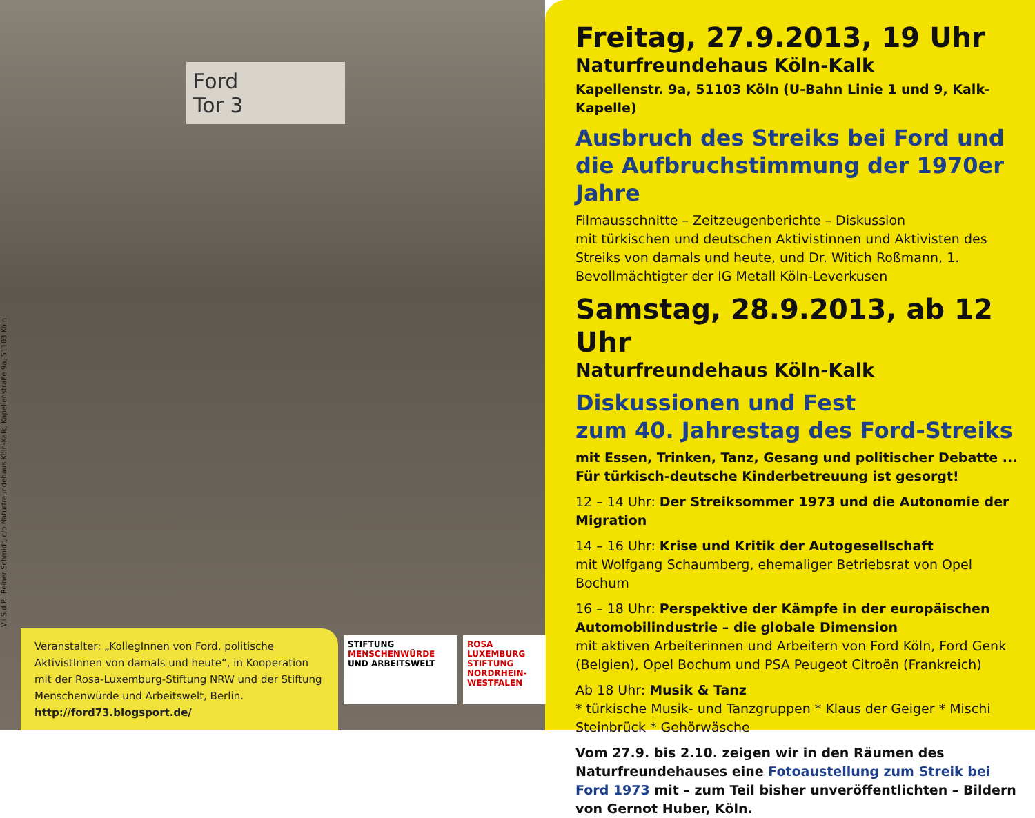V.i.S.d.P.: Reiner Schmidt, c/o Naturfreundehaus Köln-Kalk, Kapellenstraße 9a, 51103 Köln
Ford
Tor 3
Veranstalter: „KollegInnen von Ford, politische AktivistInnen von damals und heute“, in Kooperation mit der Rosa-Luxemburg-Stiftung NRW und der Stiftung Menschenwürde und Arbeitswelt, Berlin.
http://ford73.blogsport.de/
STIFTUNG
MENSCHENWÜRDE
UND ARBEITSWELT
ROSA LUXEMBURG STIFTUNG NORDRHEIN-WESTFALEN
Freitag, 27.9.2013, 19 Uhr
Naturfreundehaus Köln-Kalk
Kapellenstr. 9a, 51103 Köln (U-Bahn Linie 1 und 9, Kalk-Kapelle)
Ausbruch des Streiks bei Ford und die Aufbruchstimmung der 1970er Jahre
Filmausschnitte – Zeitzeugenberichte – Diskussion
mit türkischen und deutschen Aktivistinnen und Aktivisten des Streiks von damals und heute, und Dr. Witich Roßmann, 1. Bevollmächtigter der IG Metall Köln-Leverkusen
Samstag, 28.9.2013, ab 12 Uhr
Naturfreundehaus Köln-Kalk
Diskussionen und Fest
zum 40. Jahrestag des Ford-Streiks
mit Essen, Trinken, Tanz, Gesang und politischer Debatte ...
Für türkisch-deutsche Kinderbetreuung ist gesorgt!
12 – 14 Uhr: Der Streiksommer 1973 und die Autonomie der Migration
14 – 16 Uhr: Krise und Kritik der Autogesellschaft
mit Wolfgang Schaumberg, ehemaliger Betriebsrat von Opel Bochum
16 – 18 Uhr: Perspektive der Kämpfe in der europäischen Automobilindustrie – die globale Dimension
mit aktiven Arbeiterinnen und Arbeitern von Ford Köln, Ford Genk (Belgien), Opel Bochum und PSA Peugeot Citroën (Frankreich)
Ab 18 Uhr: Musik & Tanz
* türkische Musik- und Tanzgruppen * Klaus der Geiger * Mischi Steinbrück * Gehörwäsche
Vom 27.9. bis 2.10. zeigen wir in den Räumen des Naturfreunde­hauses eine Fotoaustellung zum Streik bei Ford 1973 mit – zum Teil bisher unveröffentlichten – Bildern von Gernot Huber, Köln.